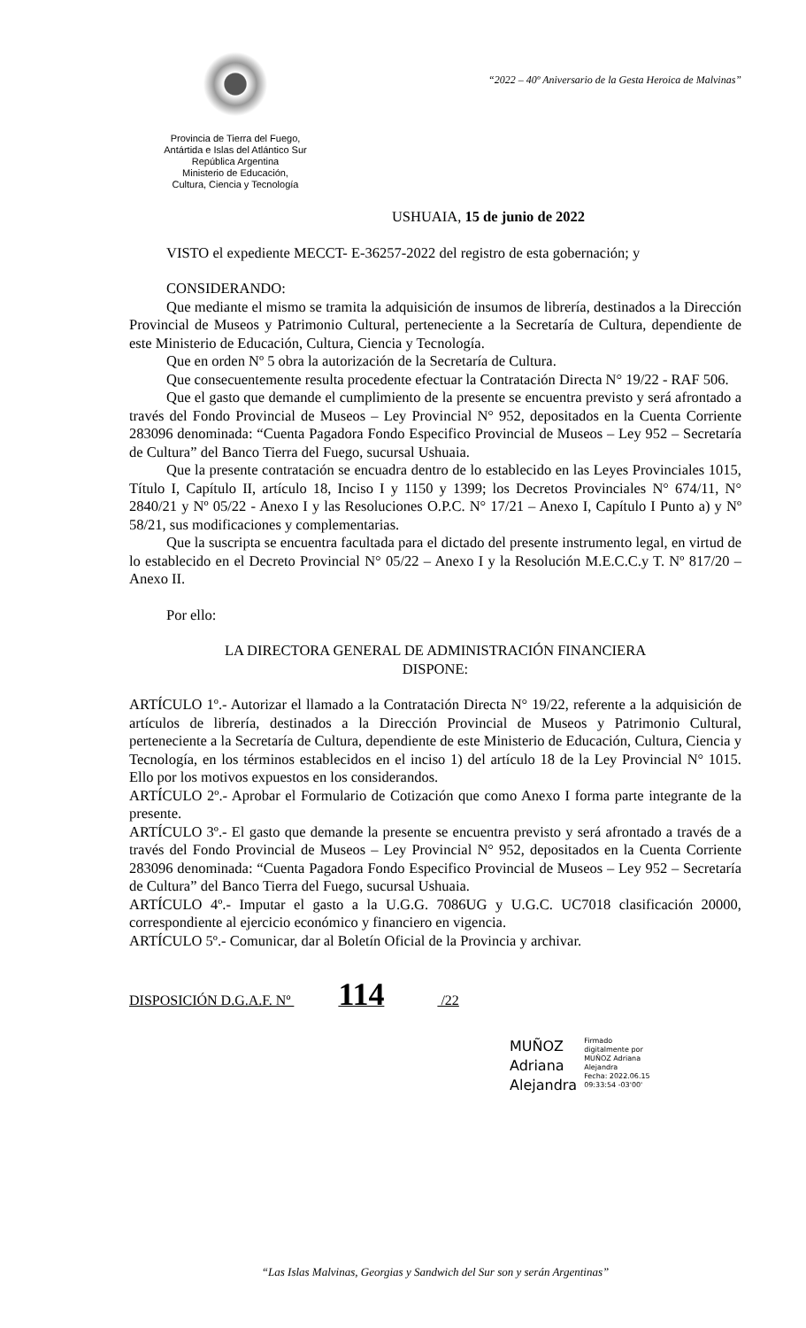“2022 – 40º Aniversario de la Gesta Heroica de Malvinas”
Provincia de Tierra del Fuego,
Antártida e Islas del Atlántico Sur
República Argentina
Ministerio de Educación,
Cultura, Ciencia y Tecnología
USHUAIA, 15 de junio de 2022
VISTO el expediente MECCT- E-36257-2022 del registro de esta gobernación; y
CONSIDERANDO:
Que mediante el mismo se tramita la adquisición de insumos de librería, destinados a la Dirección Provincial de Museos y Patrimonio Cultural, perteneciente a la Secretaría de Cultura, dependiente de este Ministerio de Educación, Cultura, Ciencia y Tecnología.
Que en orden Nº 5 obra la autorización de la Secretaría de Cultura.
Que consecuentemente resulta procedente efectuar la Contratación Directa N° 19/22 - RAF 506.
Que el gasto que demande el cumplimiento de la presente se encuentra previsto y será afrontado a través del Fondo Provincial de Museos – Ley Provincial N° 952, depositados en la Cuenta Corriente 283096 denominada: “Cuenta Pagadora Fondo Especifico Provincial de Museos – Ley 952 – Secretaría de Cultura” del Banco Tierra del Fuego, sucursal Ushuaia.
Que la presente contratación se encuadra dentro de lo establecido en las Leyes Provinciales 1015, Título I, Capítulo II, artículo 18, Inciso I y 1150 y 1399; los Decretos Provinciales N° 674/11, N° 2840/21 y Nº 05/22 - Anexo I y las Resoluciones O.P.C. N° 17/21 – Anexo I, Capítulo I Punto a) y Nº 58/21, sus modificaciones y complementarias.
Que la suscripta se encuentra facultada para el dictado del presente instrumento legal, en virtud de lo establecido en el Decreto Provincial N° 05/22 – Anexo I y la Resolución M.E.C.C.y T. Nº 817/20 – Anexo II.
Por ello:
LA DIRECTORA GENERAL DE ADMINISTRACIÓN FINANCIERA
DISPONE:
ARTÍCULO 1º.- Autorizar el llamado a la Contratación Directa N° 19/22, referente a la adquisición de artículos de librería, destinados a la Dirección Provincial de Museos y Patrimonio Cultural, perteneciente a la Secretaría de Cultura, dependiente de este Ministerio de Educación, Cultura, Ciencia y Tecnología, en los términos establecidos en el inciso 1) del artículo 18 de la Ley Provincial N° 1015. Ello por los motivos expuestos en los considerandos.
ARTÍCULO 2º.- Aprobar el Formulario de Cotización que como Anexo I forma parte integrante de la presente.
ARTÍCULO 3º.- El gasto que demande la presente se encuentra previsto y será afrontado a través de a través del Fondo Provincial de Museos – Ley Provincial N° 952, depositados en la Cuenta Corriente 283096 denominada: “Cuenta Pagadora Fondo Especifico Provincial de Museos – Ley 952 – Secretaría de Cultura” del Banco Tierra del Fuego, sucursal Ushuaia.
ARTÍCULO 4º.- Imputar el gasto a la U.G.G. 7086UG y U.G.C. UC7018 clasificación 20000, correspondiente al ejercicio económico y financiero en vigencia.
ARTÍCULO 5º.- Comunicar, dar al Boletín Oficial de la Provincia y archivar.
DISPOSICIÓN D.G.A.F. Nº 114 /22
MUÑOZ
Adriana
Alejandra
Firmado
digitalmente por
MUÑOZ Adriana
Alejandra
Fecha: 2022.06.15
09:33:54 -03'00'
“Las Islas Malvinas, Georgias y Sandwich del Sur son y serán Argentinas”